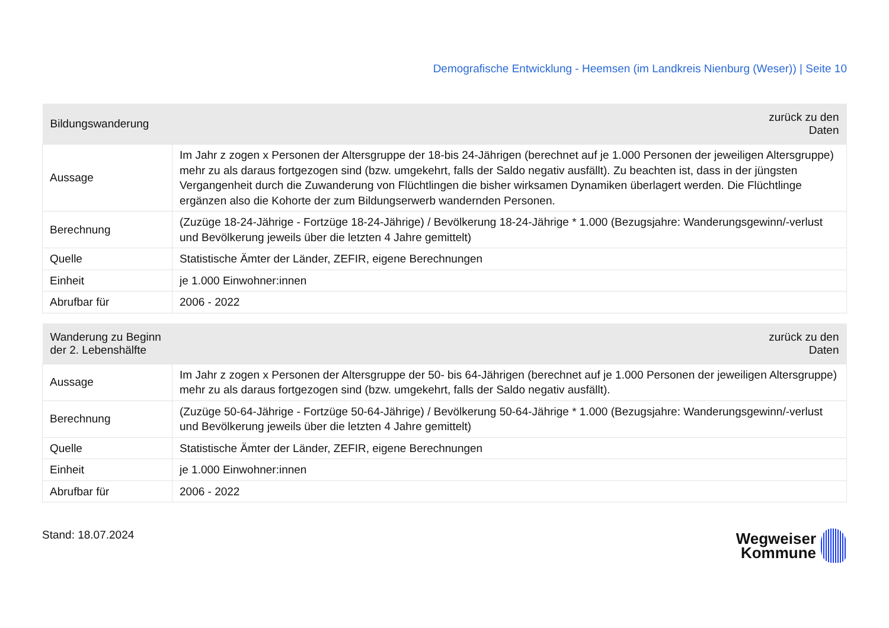Demografische Entwicklung - Heemsen (im Landkreis Nienburg (Weser)) | Seite 10
| Bildungswanderung | zurück zu den Daten |
| --- | --- |
| Aussage | Im Jahr z zogen x Personen der Altersgruppe der 18-bis 24-Jährigen (berechnet auf je 1.000 Personen der jeweiligen Altersgruppe) mehr zu als daraus fortgezogen sind (bzw. umgekehrt, falls der Saldo negativ ausfällt). Zu beachten ist, dass in der jüngsten Vergangenheit durch die Zuwanderung von Flüchtlingen die bisher wirksamen Dynamiken überlagert werden. Die Flüchtlinge ergänzen also die Kohorte der zum Bildungserwerb wandernden Personen. |
| Berechnung | (Zuzüge 18-24-Jährige - Fortzüge 18-24-Jährige) / Bevölkerung 18-24-Jährige * 1.000 (Bezugsjahre: Wanderungsgewinn/-verlust und Bevölkerung jeweils über die letzten 4 Jahre gemittelt) |
| Quelle | Statistische Ämter der Länder, ZEFIR, eigene Berechnungen |
| Einheit | je 1.000 Einwohner:innen |
| Abrufbar für | 2006 - 2022 |
| Wanderung zu Beginn der 2. Lebenshälfte | zurück zu den Daten |
| --- | --- |
| Aussage | Im Jahr z zogen x Personen der Altersgruppe der 50- bis 64-Jährigen (berechnet auf je 1.000 Personen der jeweiligen Altersgruppe) mehr zu als daraus fortgezogen sind (bzw. umgekehrt, falls der Saldo negativ ausfällt). |
| Berechnung | (Zuzüge 50-64-Jährige - Fortzüge 50-64-Jährige) / Bevölkerung 50-64-Jährige * 1.000 (Bezugsjahre: Wanderungsgewinn/-verlust und Bevölkerung jeweils über die letzten 4 Jahre gemittelt) |
| Quelle | Statistische Ämter der Länder, ZEFIR, eigene Berechnungen |
| Einheit | je 1.000 Einwohner:innen |
| Abrufbar für | 2006 - 2022 |
Stand: 18.07.2024
Wegweiser
Kommune